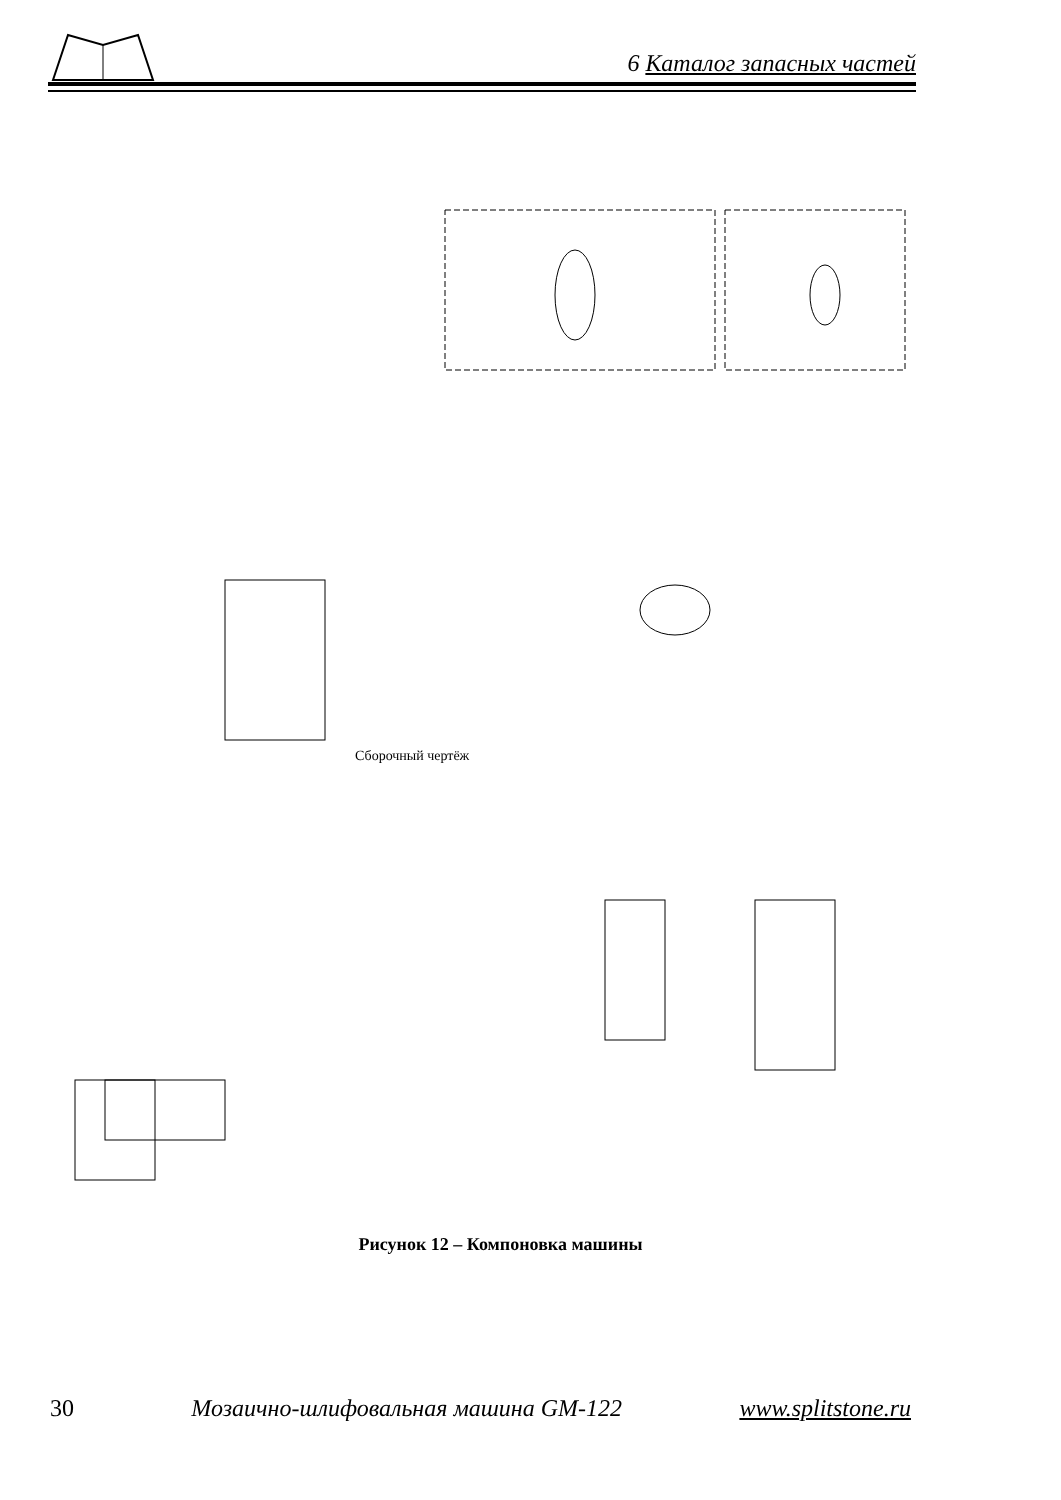6 Каталог запасных частей
Сборочный чертёж
Рисунок 12 – Компоновка машины
30 Мозаично-шлифовальная машина GM-122 www.splitstone.ru